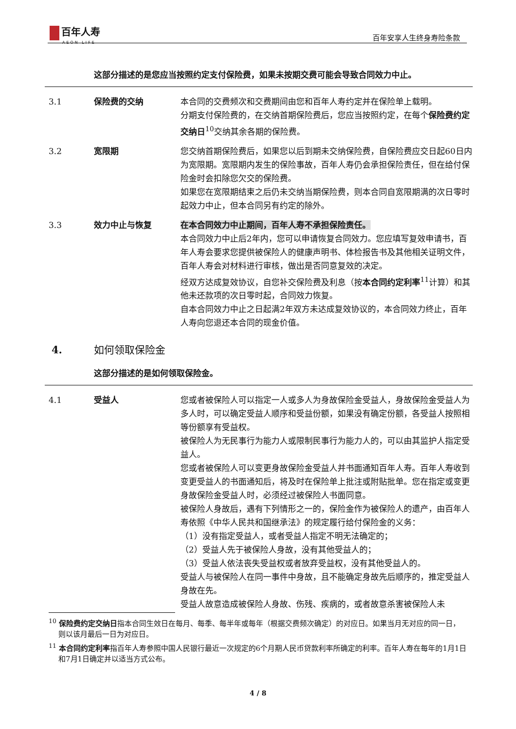百年人寿
AEON LIFE
百年安享人生终身寿险条款
这部分描述的是您应当按照约定支付保险费，如果未按期交费可能会导致合同效力中止。
3.1 保险费的交纳 本合同的交费频次和交费期间由您和百年人寿约定并在保险单上载明。
分期支付保险费的，在交纳首期保险费后，您应当按照约定，在每个保险费约定交纳日<sup>10</sup>交纳其余各期的保险费。
3.2 宽限期 您交纳首期保险费后，如果您以后到期未交纳保险费，自保险费应交日起60日内为宽限期。宽限期内发生的保险事故，百年人寿仍会承担保险责任，但在给付保险金时会扣除您欠交的保险费。
如果您在宽限期结束之后仍未交纳当期保险费，则本合同自宽限期满的次日零时起效力中止，但本合同另有约定的除外。
3.3 效力中止与恢复 在本合同效力中止期间，百年人寿不承担保险责任。
本合同效力中止后2年内，您可以申请恢复合同效力。您应填写复效申请书，百年人寿会要求您提供被保险人的健康声明书、体检报告书及其他相关证明文件，百年人寿会对材料进行审核，做出是否同意复效的决定。
经双方达成复效协议，自您补交保险费及利息（按本合同约定利率<sup>11</sup>计算）和其他未还款项的次日零时起，合同效力恢复。
自本合同效力中止之日起满2年双方未达成复效协议的，本合同效力终止，百年人寿向您退还本合同的现金价值。
4. 如何领取保险金
这部分描述的是如何领取保险金。
4.1 受益人 您或者被保险人可以指定一人或多人为身故保险金受益人，身故保险金受益人为多人时，可以确定受益人顺序和受益份额，如果没有确定份额，各受益人按照相等份额享有受益权。
被保险人为无民事行为能力人或限制民事行为能力人的，可以由其监护人指定受益人。
您或者被保险人可以变更身故保险金受益人并书面通知百年人寿。百年人寿收到变更受益人的书面通知后，将及时在保险单上批注或附贴批单。您在指定或变更身故保险金受益人时，必须经过被保险人书面同意。
被保险人身故后，遇有下列情形之一的，保险金作为被保险人的遗产，由百年人寿依照《中华人民共和国继承法》的规定履行给付保险金的义务：
（1）没有指定受益人，或者受益人指定不明无法确定的；
（2）受益人先于被保险人身故，没有其他受益人的；
（3）受益人依法丧失受益权或者放弃受益权，没有其他受益人的。
受益人与被保险人在同一事件中身故，且不能确定身故先后顺序的，推定受益人身故在先。
受益人故意造成被保险人身故、伤残、疾病的，或者故意杀害被保险人未
<sup>10</sup> 保险费约定交纳日指本合同生效日在每月、每季、每半年或每年（根据交费频次确定）的对应日。如果当月无对应的同一日，则以该月最后一日为对应日。
<sup>11</sup> 本合同约定利率指百年人寿参照中国人民银行最近一次规定的6个月期人民币贷款利率所确定的利率。百年人寿在每年的1月1日和7月1日确定并以适当方式公布。
4 / 8